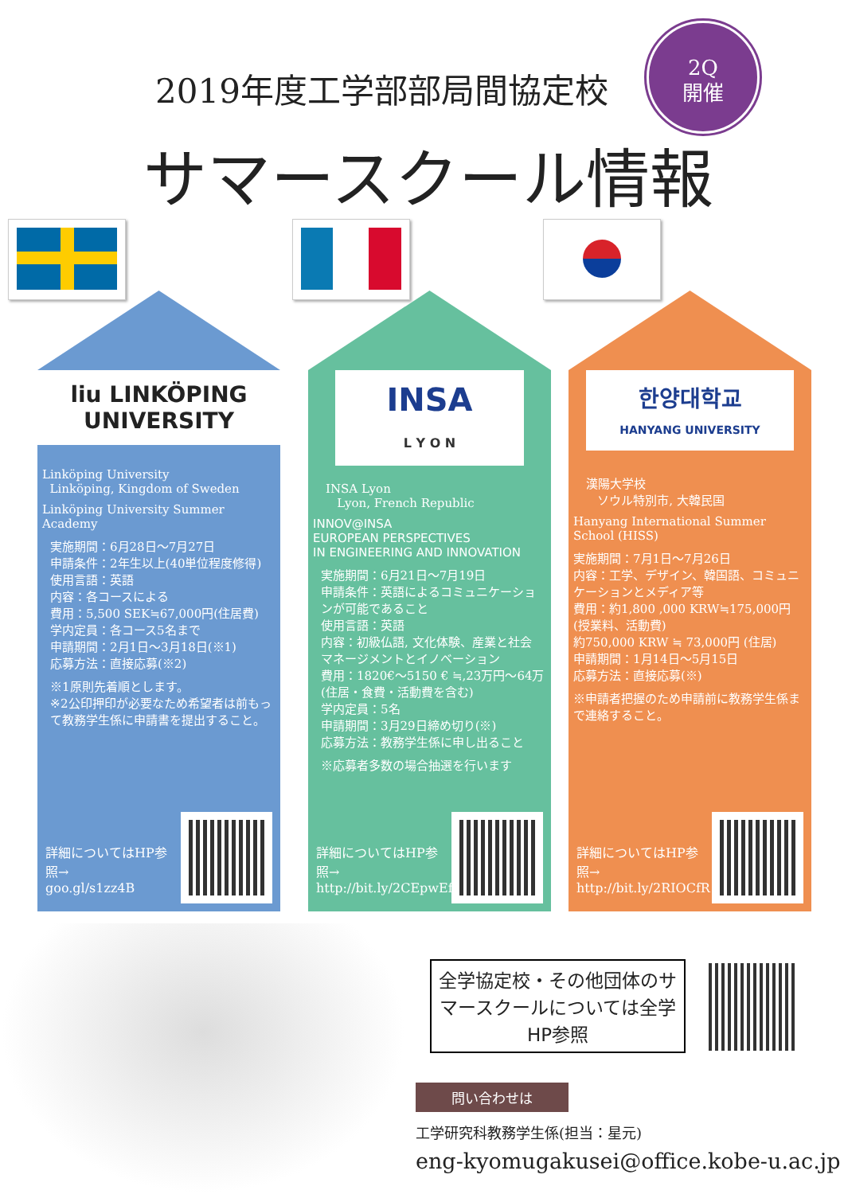2019年度工学部部局間協定校
2Q
開催
サマースクール情報
liu LINKÖPING UNIVERSITY
Linköping University
Linköping, Kingdom of Sweden
Linköping University Summer Academy
実施期間：6月28日～7月27日
申請条件：2年生以上(40単位程度修得)
使用言語：英語
内容：各コースによる
費用：5,500 SEK≒67,000円(住居費)
学内定員：各コース5名まで
申請期間：2月1日～3月18日(※1)
応募方法：直接応募(※2)
※1原則先着順とします。
※2公印押印が必要なため希望者は前もって教務学生係に申請書を提出すること。
詳細についてはHP参照→
goo.gl/s1zz4B
INSA
L Y O N
INSA Lyon
Lyon, French Republic
INNOV@INSA
EUROPEAN PERSPECTIVES
IN ENGINEERING AND INNOVATION
実施期間：6月21日～7月19日
申請条件：英語によるコミュニケーションが可能であること
使用言語：英語
内容：初級仏語, 文化体験、産業と社会 マネージメントとイノベーション
費用：1820€～5150 € ≒,23万円～64万 (住居・食費・活動費を含む)
学内定員：5名
申請期間：3月29日締め切り(※)
応募方法：教務学生係に申し出ること
※応募者多数の場合抽選を行います
詳細についてはHP参照→
http://bit.ly/2CEpwEf
한양대학교
HANYANG UNIVERSITY
漢陽大学校
ソウル特別市, 大韓民国
Hanyang International Summer School (HISS)
実施期間：7月1日～7月26日
内容：工学、デザイン、韓国語、コミュニケーションとメディア等
費用：約1,800 ,000 KRW≒175,000円 (授業料、活動費)
約750,000 KRW ≒ 73,000円 (住居)
申請期間：1月14日～5月15日
応募方法：直接応募(※)
※申請者把握のため申請前に教務学生係まで連絡すること。
詳細についてはHP参照→
http://bit.ly/2RIOCfR
全学協定校・その他団体のサマースクールについては全学HP参照
問い合わせは
工学研究科教務学生係(担当：星元)
eng-kyomugakusei@office.kobe-u.ac.jp